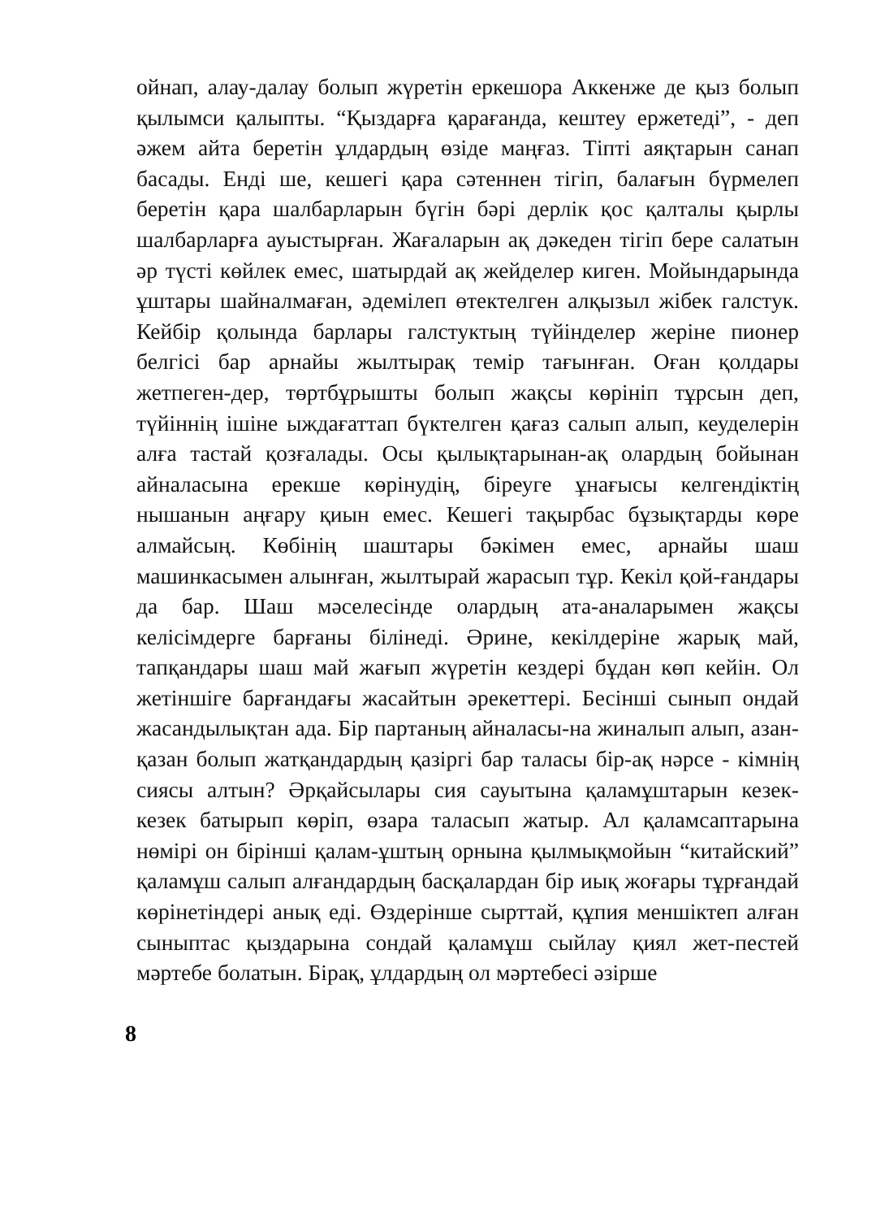ойнап, алау-далау болып жүретін еркешора Аккенже де қыз болып қылымси қалыпты. “Қыздарға қарағанда, кештеу ержетеді”, - деп әжем айта беретін ұлдардың өзіде маңғаз. Тіпті аяқтарын санап басады. Енді ше, кешегі қара сәтеннен тігіп, балағын бүрмелеп беретін қара шалбарларын бүгін бәрі дерлік қос қалталы қырлы шалбарларға ауыстырған. Жағаларын ақ дәкеден тігіп бере салатын әр түсті көйлек емес, шатырдай ақ жейделер киген. Мойындарында ұштары шайналмаған, әдемілеп өтектелген алқызыл жібек галстук. Кейбір қолында барлары галстуктың түйінделер жеріне пионер белгісі бар арнайы жылтырақ темір тағынған. Оған қолдары жетпеген-дер, төртбұрышты болып жақсы көрініп тұрсын деп, түйіннің ішіне ыждағаттап бүктелген қағаз салып алып, кеуделерін алға тастай қозғалады. Осы қылықтарынан-ақ олардың бойынан айналасына ерекше көрінудің, біреуге ұнағысы келгендіктің нышанын аңғару қиын емес. Кешегі тақырбас бұзықтарды көре алмайсың. Көбінің шаштары бәкімен емес, арнайы шаш машинкасымен алынған, жылтырай жарасып тұр. Кекіл қой-ғандары да бар. Шаш мәселесінде олардың ата-аналарымен жақсы келісімдерге барғаны білінеді. Әрине, кекілдеріне жарық май, тапқандары шаш май жағып жүретін кездері бұдан көп кейін. Ол жетіншіге барғандағы жасайтын әрекеттері. Бесінші сынып ондай жасандылықтан ада. Бір партаның айналасы-на жиналып алып, азан-қазан болып жатқандардың қазіргі бар таласы бір-ақ нәрсе - кімнің сиясы алтын? Әрқайсылары сия сауытына қаламұштарын кезек-кезек батырып көріп, өзара таласып жатыр. Ал қаламсаптарына нөмірі он бірінші қалам-ұштың орнына қылмықмойын “китайский” қаламұш салып алғандардың басқалардан бір иық жоғары тұрғандай көрінетіндері анық еді. Өздерінше сырттай, құпия меншіктеп алған сыныптас қыздарына сондай қаламұш сыйлау қиял жет-пестей мәртебе болатын. Бірақ, ұлдардың ол мәртебесі әзірше
8